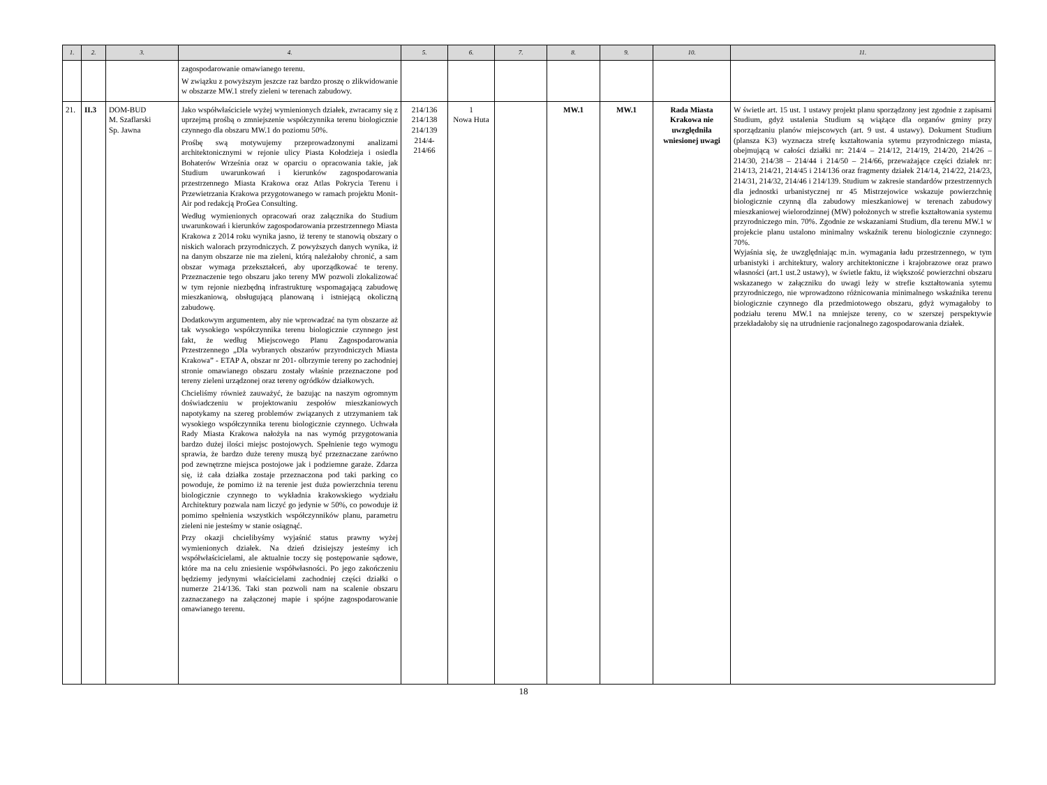| 1. | 2. | 3. | 4. | 5. | 6. | 7. | 8. | 9. | 10. | 11. |
| --- | --- | --- | --- | --- | --- | --- | --- | --- | --- | --- |
| | | | zagospodarowanie omawianego terenu. W związku z powyższym jeszcze raz bardzo proszę o zlikwidowanie w obszarze MW.1 strefy zieleni w terenach zabudowy. | | | | | | | |
| 21. | II.3 | DOM-BUD M. Szaflarski Sp. Jawna | Jako współwłaściciele wyżej wymienionych działek, zwracamy się z uprzejmą prośbą o zmniejszenie współczynnika terenu biologicznie czynnego dla obszaru MW.1 do poziomu 50%. Prośbę swą motywujemy przeprowadzonymi analizami architektonicznymi w rejonie ulicy Piasta Kołodzieja i osiedla Bohaterów Września oraz w oparciu o opracowania takie, jak Studium uwarunkowań i kierunków zagospodarowania przestrzennego Miasta Krakowa oraz Atlas Pokrycia Terenu i Przewietrzania Krakowa przygotowanego w ramach projektu Monit-Air pod redakcją ProGea Consulting. Według wymienionych opracowań oraz załącznika do Studium uwarunkowań i kierunków zagospodarowania przestrzennego Miasta Krakowa z 2014 roku wynika jasno, iż tereny te stanowią obszary o niskich walorach przyrodniczych. Z powyższych danych wynika, iż na danym obszarze nie ma zieleni, którą należałoby chronić, a sam obszar wymaga przekształceń, aby uporządkować te tereny. Przeznaczenie tego obszaru jako tereny MW pozwoli zlokalizować w tym rejonie niezbędną infrastrukturę wspomagającą zabudowę mieszkaniową, obsługującą planowaną i istniejącą okoliczną zabudowę. Dodatkowym argumentem, aby nie wprowadzać na tym obszarze aż tak wysokiego współczynnika terenu biologicznie czynnego jest fakt, że według Miejscowego Planu Zagospodarowania Przestrzennego „Dla wybranych obszarów przyrodniczych Miasta Krakowa” - ETAP A, obszar nr 201- olbrzymie tereny po zachodniej stronie omawianego obszaru zostały właśnie przeznaczone pod tereny zieleni urządzonej oraz tereny ogródków działkowych. Chcieliśmy również zauważyć, że bazując na naszym ogromnym doświadczeniu w projektowaniu zespołów mieszkaniowych napotykamy na szereg problemów związanych z utrzymaniem tak wysokiego współczynnika terenu biologicznie czynnego. Uchwała Rady Miasta Krakowa nałożyła na nas wymóg przygotowania bardzo dużej ilości miejsc postojowych. Spełnienie tego wymogu sprawia, że bardzo duże tereny muszą być przeznaczane zarówno pod zewnętrzne miejsca postojowe jak i podziemne garaże. Zdarza się, iż cała działka zostaje przeznaczona pod taki parking co powoduje, że pomimo iż na terenie jest duża powierzchnia terenu biologicznie czynnego to wykładnia krakowskiego wydziału Architektury pozwala nam liczyć go jedynie w 50%, co powoduje iż pomimo spełnienia wszystkich współczynników planu, parametru zieleni nie jesteśmy w stanie osiągnąć. Przy okazji chcielibyśmy wyjaśnić status prawny wyżej wymienionych działek. Na dzień dzisiejszy jesteśmy ich współwłaścicielami, ale aktualnie toczy się postępowanie sądowe, które ma na celu zniesienie współwłasności. Po jego zakończeniu będziemy jedynymi właścicielami zachodniej części działki o numerze 214/136. Taki stan pozwoli nam na scalenie obszaru zaznaczanego na załączonej mapie i spójne zagospodarowanie omawianego terenu. | 214/136 214/138 214/139 214/4- 214/66 | 1 Nowa Huta | | MW.1 | MW.1 | Rada Miasta Krakowa nie uwzględniła wniesionej uwagi | W świetle art. 15 ust. 1 ustawy projekt planu sporządzony jest zgodnie z zapisami Studium, gdyż ustalenia Studium są wiążące dla organów gminy przy sporządzaniu planów miejscowych (art. 9 ust. 4 ustawy). Dokument Studium (plansza K3) wyznacza strefę kształtowania sytemu przyrodniczego miasta, obejmującą w całości działki nr: 214/4 – 214/12, 214/19, 214/20, 214/26 – 214/30, 214/38 – 214/44 i 214/50 – 214/66, przeważające części działek nr: 214/13, 214/21, 214/45 i 214/136 oraz fragmenty działek 214/14, 214/22, 214/23, 214/31, 214/32, 214/46 i 214/139. Studium w zakresie standardów przestrzennych dla jednostki urbanistycznej nr 45 Mistrzejowice wskazuje powierzchnię biologicznie czynną dla zabudowy mieszkaniowej w terenach zabudowy mieszkaniowej wielorodzinnej (MW) położonych w strefie kształtowania systemu przyrodniczego min. 70%. Zgodnie ze wskazaniami Studium, dla terenu MW.1 w projekcie planu ustalono minimalny wskaźnik terenu biologicznie czynnego: 70%. Wyjaśnia się, że uwzględniając m.in. wymagania ładu przestrzennego, w tym urbanistyki i architektury, walory architektoniczne i krajobrazowe oraz prawo własności (art.1 ust.2 ustawy), w świetle faktu, iż większość powierzchni obszaru wskazanego w załączniku do uwagi leży w strefie kształtowania sytemu przyrodniczego, nie wprowadzono różnicowania minimalnego wskaźnika terenu biologicznie czynnego dla przedmiotowego obszaru, gdyż wymagałoby to podziału terenu MW.1 na mniejsze tereny, co w szerszej perspektywie przekładałoby się na utrudnienie racjonalnego zagospodarowania działek. |
18